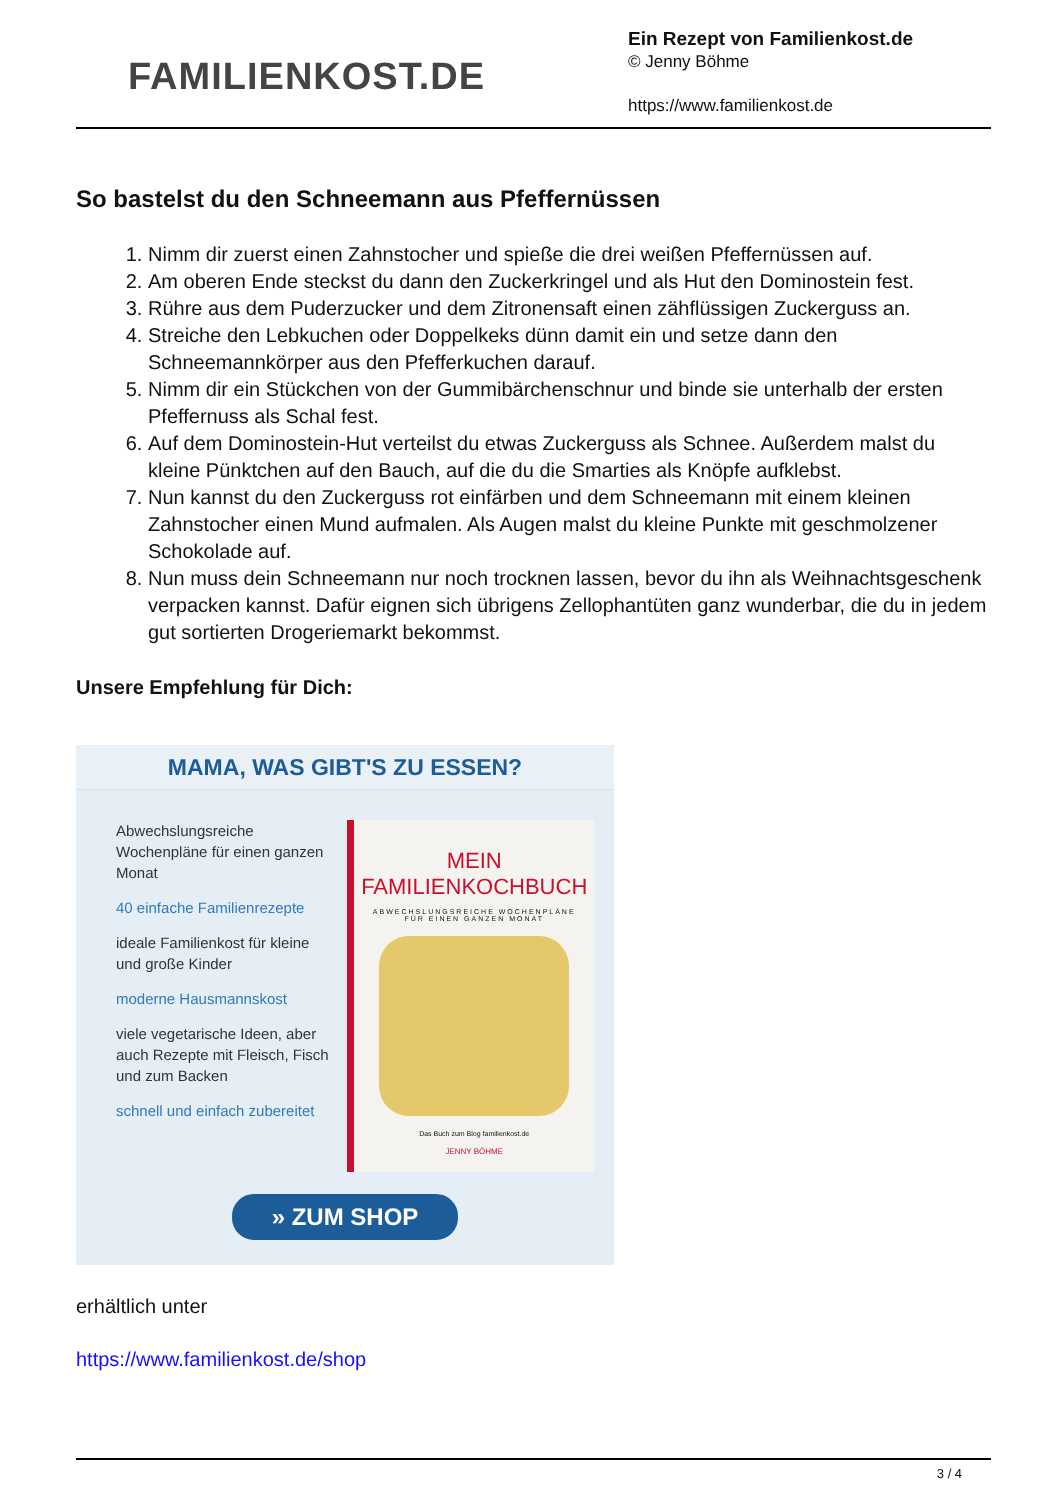FAMILIENKOST.DE
Ein Rezept von Familienkost.de
© Jenny Böhme
https://www.familienkost.de
So bastelst du den Schneemann aus Pfeffernüssen
1. Nimm dir zuerst einen Zahnstocher und spieße die drei weißen Pfeffernüssen auf.
2. Am oberen Ende steckst du dann den Zuckerkringel und als Hut den Dominostein fest.
3. Rühre aus dem Puderzucker und dem Zitronensaft einen zähflüssigen Zuckerguss an.
4. Streiche den Lebkuchen oder Doppelkeks dünn damit ein und setze dann den Schneemannkörper aus den Pfefferkuchen darauf.
5. Nimm dir ein Stückchen von der Gummibärchenschnur und binde sie unterhalb der ersten Pfeffernuss als Schal fest.
6. Auf dem Dominostein-Hut verteilst du etwas Zuckerguss als Schnee. Außerdem malst du kleine Pünktchen auf den Bauch, auf die du die Smarties als Knöpfe aufklebst.
7. Nun kannst du den Zuckerguss rot einfärben und dem Schneemann mit einem kleinen Zahnstocher einen Mund aufmalen. Als Augen malst du kleine Punkte mit geschmolzener Schokolade auf.
8. Nun muss dein Schneemann nur noch trocknen lassen, bevor du ihn als Weihnachtsgeschenk verpacken kannst. Dafür eignen sich übrigens Zellophantüten ganz wunderbar, die du in jedem gut sortierten Drogeriemarkt bekommst.
Unsere Empfehlung für Dich:
MAMA, WAS GIBT'S ZU ESSEN?
Abwechslungsreiche Wochenpläne für einen ganzen Monat
40 einfache Familienrezepte
ideale Familienkost für kleine und große Kinder
moderne Hausmannskost
viele vegetarische Ideen, aber auch Rezepte mit Fleisch, Fisch und zum Backen
schnell und einfach zubereitet
MEIN FAMILIENKOCHBUCH
ABWECHSLUNGSREICHE WOCHENPLÄNE
FÜR EINEN GANZEN MONAT
Das Buch zum Blog familienkost.de
JENNY BÖHME
» ZUM SHOP
erhältlich unter
https://www.familienkost.de/shop
3 / 4